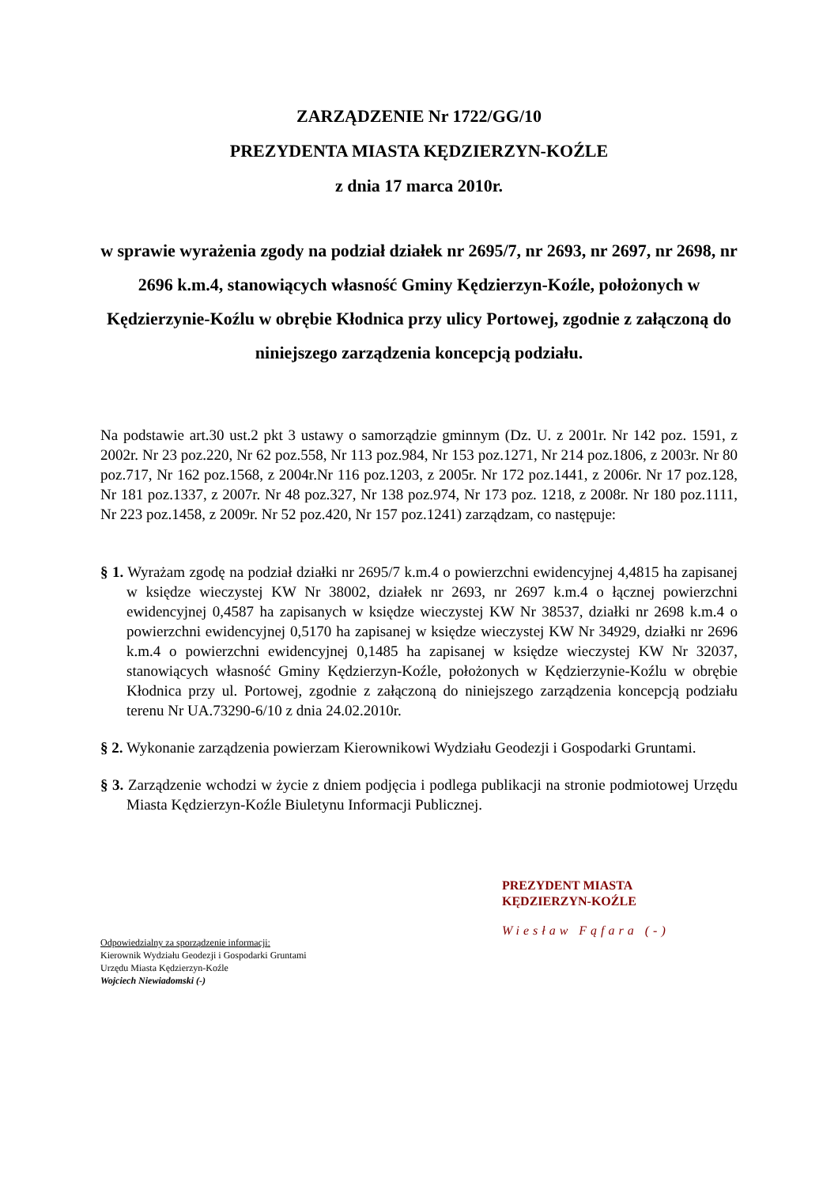ZARZĄDZENIE Nr 1722/GG/10
PREZYDENTA MIASTA KĘDZIERZYN-KOŹLE
z dnia 17 marca 2010r.
w sprawie wyrażenia zgody na podział działek nr 2695/7, nr 2693, nr 2697, nr 2698, nr 2696 k.m.4, stanowiących własność Gminy Kędzierzyn-Koźle, położonych w Kędzierzynie-Koźlu w obrębie Kłodnica przy ulicy Portowej, zgodnie z załączoną do niniejszego zarządzenia koncepcją podziału.
Na podstawie art.30 ust.2 pkt 3 ustawy o samorządzie gminnym (Dz. U. z 2001r. Nr 142 poz. 1591, z 2002r. Nr 23 poz.220, Nr 62 poz.558, Nr 113 poz.984, Nr 153 poz.1271, Nr 214 poz.1806, z 2003r. Nr 80 poz.717, Nr 162 poz.1568, z 2004r.Nr 116 poz.1203, z 2005r. Nr 172 poz.1441, z 2006r. Nr 17 poz.128, Nr 181 poz.1337, z 2007r. Nr 48 poz.327, Nr 138 poz.974, Nr 173 poz. 1218, z 2008r. Nr 180 poz.1111, Nr 223 poz.1458, z 2009r. Nr 52 poz.420, Nr 157 poz.1241) zarządzam, co następuje:
§ 1. Wyrażam zgodę na podział działki nr 2695/7 k.m.4 o powierzchni ewidencyjnej 4,4815 ha zapisanej w księdze wieczystej KW Nr 38002, działek nr 2693, nr 2697 k.m.4 o łącznej powierzchni ewidencyjnej 0,4587 ha zapisanych w księdze wieczystej KW Nr 38537, działki nr 2698 k.m.4 o powierzchni ewidencyjnej 0,5170 ha zapisanej w księdze wieczystej KW Nr 34929, działki nr 2696 k.m.4 o powierzchni ewidencyjnej 0,1485 ha zapisanej w księdze wieczystej KW Nr 32037, stanowiących własność Gminy Kędzierzyn-Koźle, położonych w Kędzierzynie-Koźlu w obrębie Kłodnica przy ul. Portowej, zgodnie z załączoną do niniejszego zarządzenia koncepcją podziału terenu Nr UA.73290-6/10 z dnia 24.02.2010r.
§ 2. Wykonanie zarządzenia powierzam Kierownikowi Wydziału Geodezji i Gospodarki Gruntami.
§ 3. Zarządzenie wchodzi w życie z dniem podjęcia i podlega publikacji na stronie podmiotowej Urzędu Miasta Kędzierzyn-Koźle Biuletynu Informacji Publicznej.
PREZYDENT MIASTA
KĘDZIERZYN-KOŹLE
Wiesław Fąfara (-)
Odpowiedzialny za sporządzenie informacji:
Kierownik Wydziału Geodezji i Gospodarki Gruntami
Urzędu Miasta Kędzierzyn-Koźle
Wojciech Niewiadomski (-)